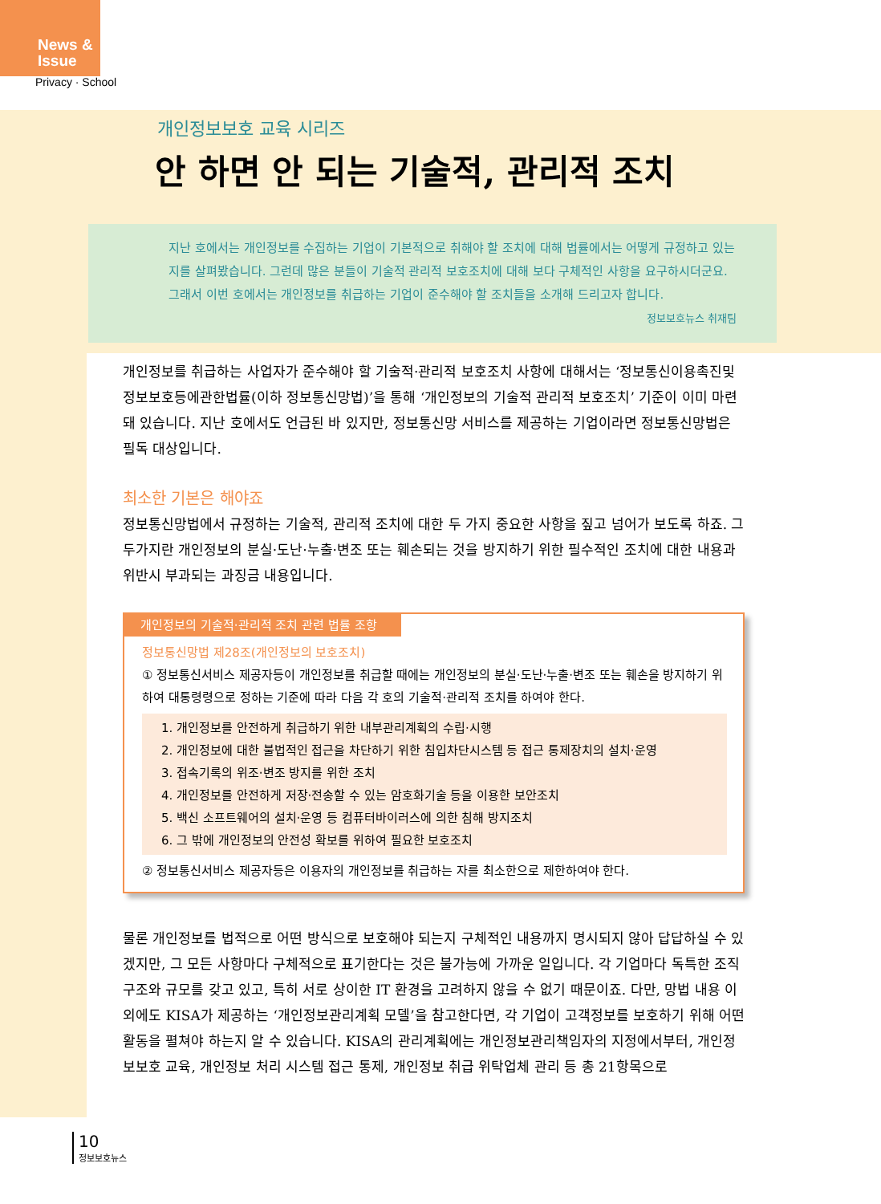News &
Issue
Privacy · School
개인정보보호 교육 시리즈
안 하면 안 되는 기술적, 관리적 조치
지난 호에서는 개인정보를 수집하는 기업이 기본적으로 취해야 할 조치에 대해 법률에서는 어떻게 규정하고 있는지를 살펴봤습니다. 그런데 많은 분들이 기술적 관리적 보호조치에 대해 보다 구체적인 사항을 요구하시더군요. 그래서 이번 호에서는 개인정보를 취급하는 기업이 준수해야 할 조치들을 소개해 드리고자 합니다.
정보보호뉴스 취재팀
개인정보를 취급하는 사업자가 준수해야 할 기술적·관리적 보호조치 사항에 대해서는 ‘정보통신이용촉진및정보보호등에관한법률(이하 정보통신망법)’을 통해 ‘개인정보의 기술적 관리적 보호조치’ 기준이 이미 마련돼 있습니다. 지난 호에서도 언급된 바 있지만, 정보통신망 서비스를 제공하는 기업이라면 정보통신망법은 필독 대상입니다.
최소한 기본은 해야죠
정보통신망법에서 규정하는 기술적, 관리적 조치에 대한 두 가지 중요한 사항을 짚고 넘어가 보도록 하죠. 그 두가지란 개인정보의 분실·도난·누출·변조 또는 훼손되는 것을 방지하기 위한 필수적인 조치에 대한 내용과 위반시 부과되는 과징금 내용입니다.
개인정보의 기술적·관리적 조치 관련 법률 조항
정보통신망법 제28조(개인정보의 보호조치)
① 정보통신서비스 제공자등이 개인정보를 취급할 때에는 개인정보의 분실·도난·누출·변조 또는 훼손을 방지하기 위하여 대통령령으로 정하는 기준에 따라 다음 각 호의 기술적·관리적 조치를 하여야 한다.
1. 개인정보를 안전하게 취급하기 위한 내부관리계획의 수립·시행
2. 개인정보에 대한 불법적인 접근을 차단하기 위한 침입차단시스템 등 접근 통제장치의 설치·운영
3. 접속기록의 위조·변조 방지를 위한 조치
4. 개인정보를 안전하게 저장·전송할 수 있는 암호화기술 등을 이용한 보안조치
5. 백신 소프트웨어의 설치·운영 등 컴퓨터바이러스에 의한 침해 방지조치
6. 그 밖에 개인정보의 안전성 확보를 위하여 필요한 보호조치
② 정보통신서비스 제공자등은 이용자의 개인정보를 취급하는 자를 최소한으로 제한하여야 한다.
물론 개인정보를 법적으로 어떤 방식으로 보호해야 되는지 구체적인 내용까지 명시되지 않아 답답하실 수 있겠지만, 그 모든 사항마다 구체적으로 표기한다는 것은 불가능에 가까운 일입니다. 각 기업마다 독특한 조직구조와 규모를 갖고 있고, 특히 서로 상이한 IT 환경을 고려하지 않을 수 없기 때문이죠. 다만, 망법 내용 이외에도 KISA가 제공하는 ‘개인정보관리계획 모델’을 참고한다면, 각 기업이 고객정보를 보호하기 위해 어떤 활동을 펼쳐야 하는지 알 수 있습니다. KISA의 관리계획에는 개인정보관리책임자의 지정에서부터, 개인정보보호 교육, 개인정보 처리 시스템 접근 통제, 개인정보 취급 위탁업체 관리 등 총 21항목으로
10
정보보호뉴스